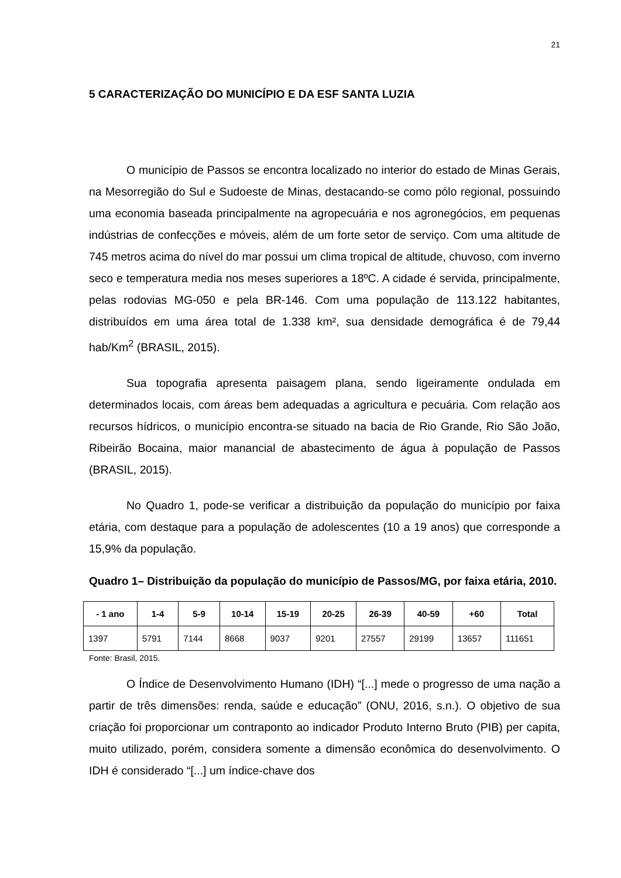21
5 CARACTERIZAÇÃO DO MUNICÍPIO E DA ESF SANTA LUZIA
O município de Passos se encontra localizado no interior do estado de Minas Gerais, na Mesorregião do Sul e Sudoeste de Minas, destacando-se como pólo regional, possuindo uma economia baseada principalmente na agropecuária e nos agronegócios, em pequenas indústrias de confecções e móveis, além de um forte setor de serviço. Com uma altitude de 745 metros acima do nível do mar possui um clima tropical de altitude, chuvoso, com inverno seco e temperatura media nos meses superiores a 18ºC. A cidade é servida, principalmente, pelas rodovias MG-050 e pela BR-146. Com uma população de 113.122 habitantes, distribuídos em uma área total de 1.338 km², sua densidade demográfica é de 79,44 hab/Km<sup>2</sup> (BRASIL, 2015).
Sua topografia apresenta paisagem plana, sendo ligeiramente ondulada em determinados locais, com áreas bem adequadas a agricultura e pecuária. Com relação aos recursos hídricos, o município encontra-se situado na bacia de Rio Grande, Rio São João, Ribeirão Bocaina, maior manancial de abastecimento de água à população de Passos (BRASIL, 2015).
No Quadro 1, pode-se verificar a distribuição da população do município por faixa etária, com destaque para a população de adolescentes (10 a 19 anos) que corresponde a 15,9% da população.
Quadro 1– Distribuição da população do município de Passos/MG, por faixa etária, 2010.
| - 1 ano | 1-4 | 5-9 | 10-14 | 15-19 | 20-25 | 26-39 | 40-59 | +60 | Total |
| --- | --- | --- | --- | --- | --- | --- | --- | --- | --- |
| 1397 | 5791 | 7144 | 8668 | 9037 | 9201 | 27557 | 29199 | 13657 | 111651 |
Fonte: Brasil, 2015.
O Índice de Desenvolvimento Humano (IDH) “[...] mede o progresso de uma nação a partir de três dimensões: renda, saúde e educação” (ONU, 2016, s.n.). O objetivo de sua criação foi proporcionar um contraponto ao indicador Produto Interno Bruto (PIB) per capita, muito utilizado, porém, considera somente a dimensão econômica do desenvolvimento. O IDH é considerado “[...] um índice-chave dos